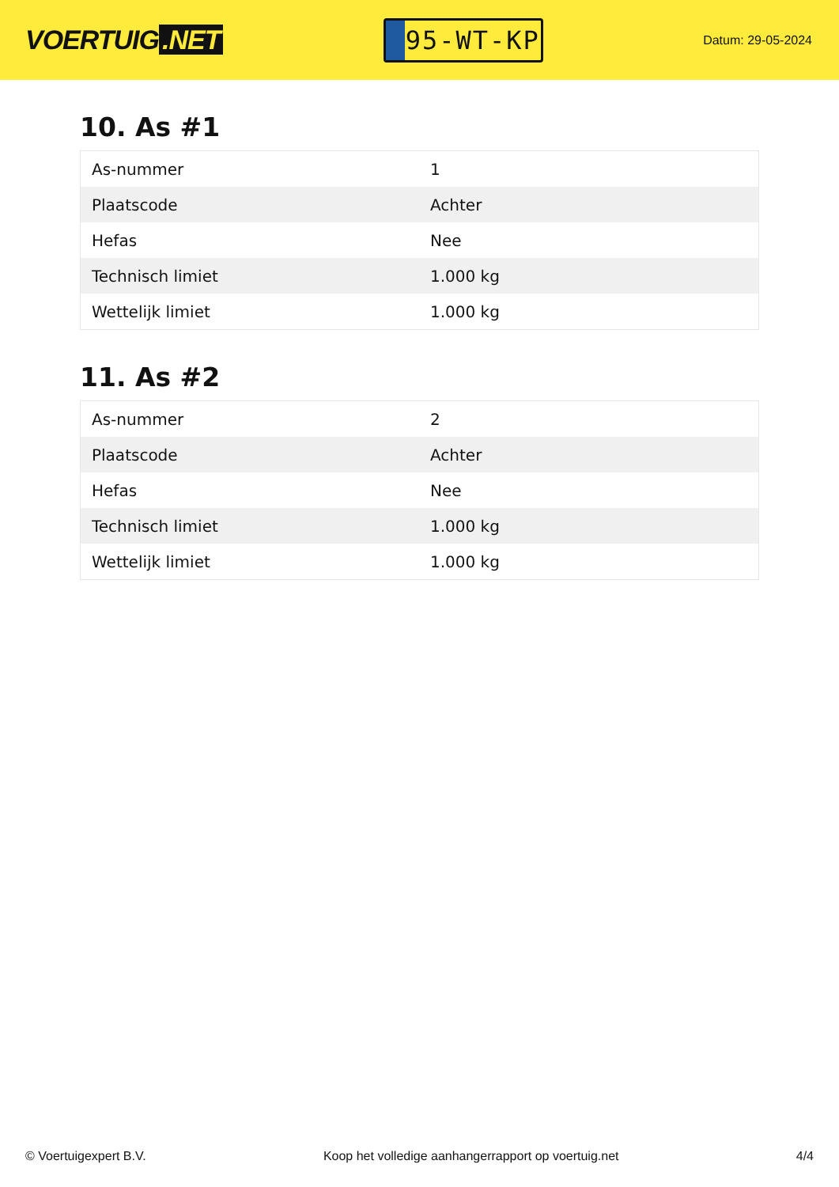VOERTUIG.NET
95-WT-KP
Datum: 29-05-2024
10. As #1
| As-nummer | 1 |
| Plaatscode | Achter |
| Hefas | Nee |
| Technisch limiet | 1.000 kg |
| Wettelijk limiet | 1.000 kg |
11. As #2
| As-nummer | 2 |
| Plaatscode | Achter |
| Hefas | Nee |
| Technisch limiet | 1.000 kg |
| Wettelijk limiet | 1.000 kg |
© Voertuigexpert B.V. Koop het volledige aanhangerrapport op voertuig.net 4/4